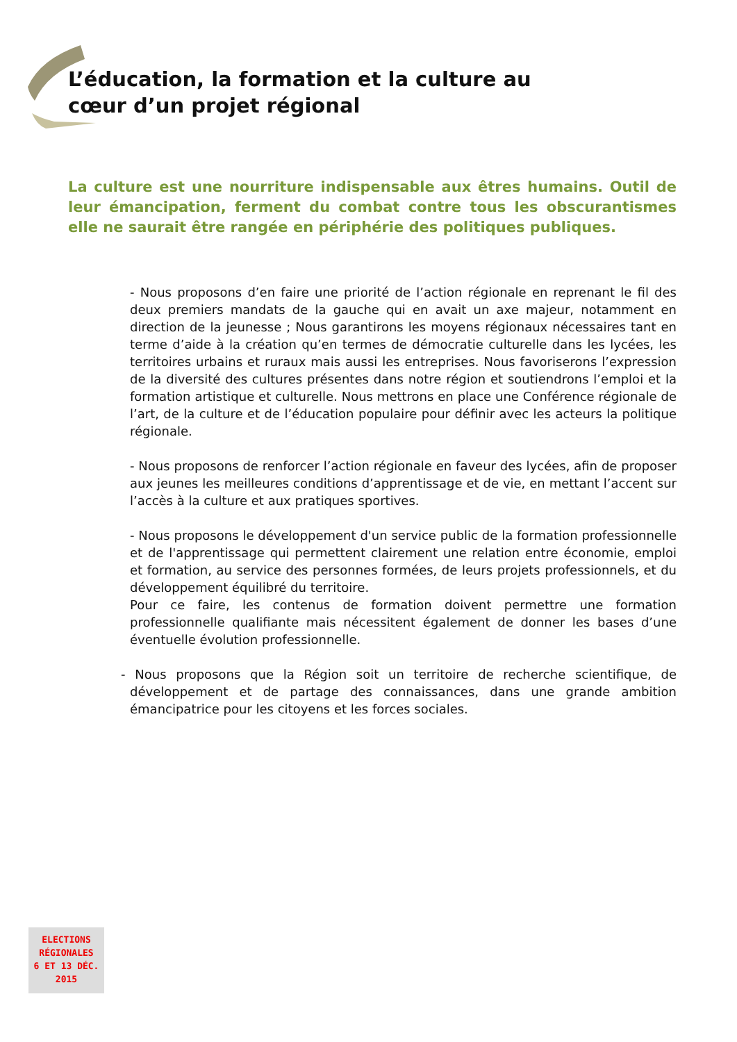L’éducation, la formation et la culture au cœur d’un projet régional
La culture est une nourriture indispensable aux êtres humains. Outil de leur émancipation, ferment du combat contre tous les obscurantismes elle ne saurait être rangée en périphérie des politiques publiques.
- Nous proposons d’en faire une priorité de l’action régionale en reprenant le fil des deux premiers mandats de la gauche qui en avait un axe majeur, notamment en direction de la jeunesse ; Nous garantirons les moyens régionaux nécessaires tant en terme d’aide à la création qu’en termes de démocratie culturelle dans les lycées, les territoires urbains et ruraux mais aussi les entreprises. Nous favoriserons l’expression de la diversité des cultures présentes dans notre région et soutiendrons l’emploi et la formation artistique et culturelle. Nous mettrons en place une Conférence régionale de l’art, de la culture et de l’éducation populaire pour définir avec les acteurs la politique régionale.
- Nous proposons de renforcer l’action régionale en faveur des lycées, afin de proposer aux jeunes les meilleures conditions d’apprentissage et de vie, en mettant l’accent sur l’accès à la culture et aux pratiques sportives.
- Nous proposons le développement d'un service public de la formation professionnelle et de l'apprentissage qui permettent clairement une relation entre économie, emploi et formation, au service des personnes formées, de leurs projets professionnels, et du développement équilibré du territoire.
Pour ce faire, les contenus de formation doivent permettre une formation professionnelle qualifiante mais nécessitent également de donner les bases d’une éventuelle évolution professionnelle.
- Nous proposons que la Région soit un territoire de recherche scientifique, de développement et de partage des connaissances, dans une grande ambition émancipatrice pour les citoyens et les forces sociales.
ELECTIONS
RÉGIONALES
6 ET 13 DÉC.
2015